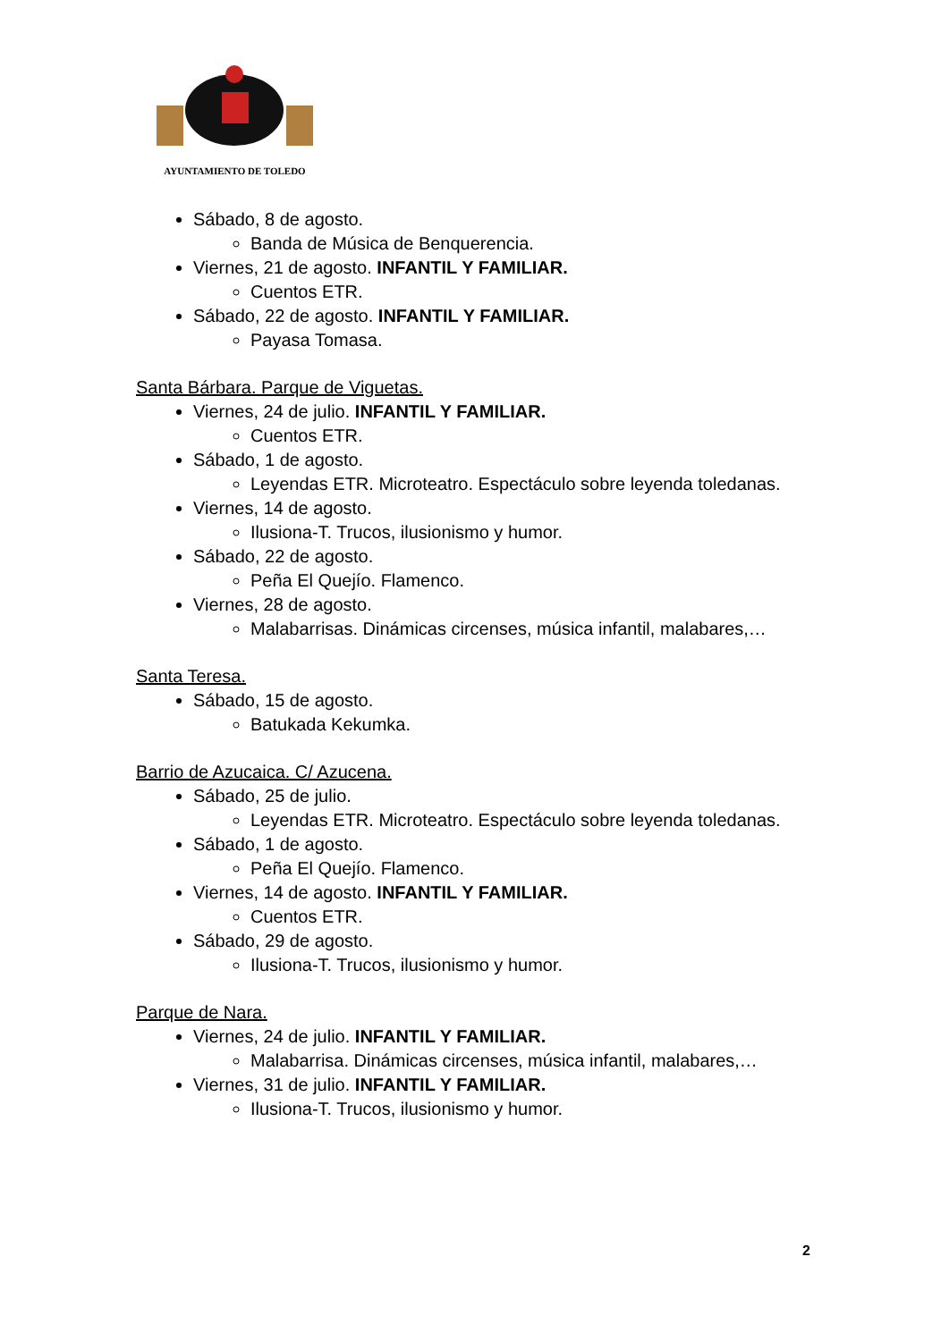AYUNTAMIENTO DE TOLEDO
Sábado, 8 de agosto.
Banda de Música de Benquerencia.
Viernes, 21 de agosto. INFANTIL Y FAMILIAR.
Cuentos ETR.
Sábado, 22 de agosto. INFANTIL Y FAMILIAR.
Payasa Tomasa.
Santa Bárbara. Parque de Viguetas.
Viernes, 24 de julio. INFANTIL Y FAMILIAR.
Cuentos ETR.
Sábado, 1 de agosto.
Leyendas ETR. Microteatro. Espectáculo sobre leyenda toledanas.
Viernes, 14 de agosto.
Ilusiona-T. Trucos, ilusionismo y humor.
Sábado, 22 de agosto.
Peña El Quejío. Flamenco.
Viernes, 28 de agosto.
Malabarrisas. Dinámicas circenses, música infantil, malabares,…
Santa Teresa.
Sábado, 15 de agosto.
Batukada Kekumka.
Barrio de Azucaica. C/ Azucena.
Sábado, 25 de julio.
Leyendas ETR. Microteatro. Espectáculo sobre leyenda toledanas.
Sábado, 1 de agosto.
Peña El Quejío. Flamenco.
Viernes, 14 de agosto. INFANTIL Y FAMILIAR.
Cuentos ETR.
Sábado, 29 de agosto.
Ilusiona-T. Trucos, ilusionismo y humor.
Parque de Nara.
Viernes, 24 de julio. INFANTIL Y FAMILIAR.
Malabarrisa. Dinámicas circenses, música infantil, malabares,…
Viernes, 31 de julio. INFANTIL Y FAMILIAR.
Ilusiona-T. Trucos, ilusionismo y humor.
2